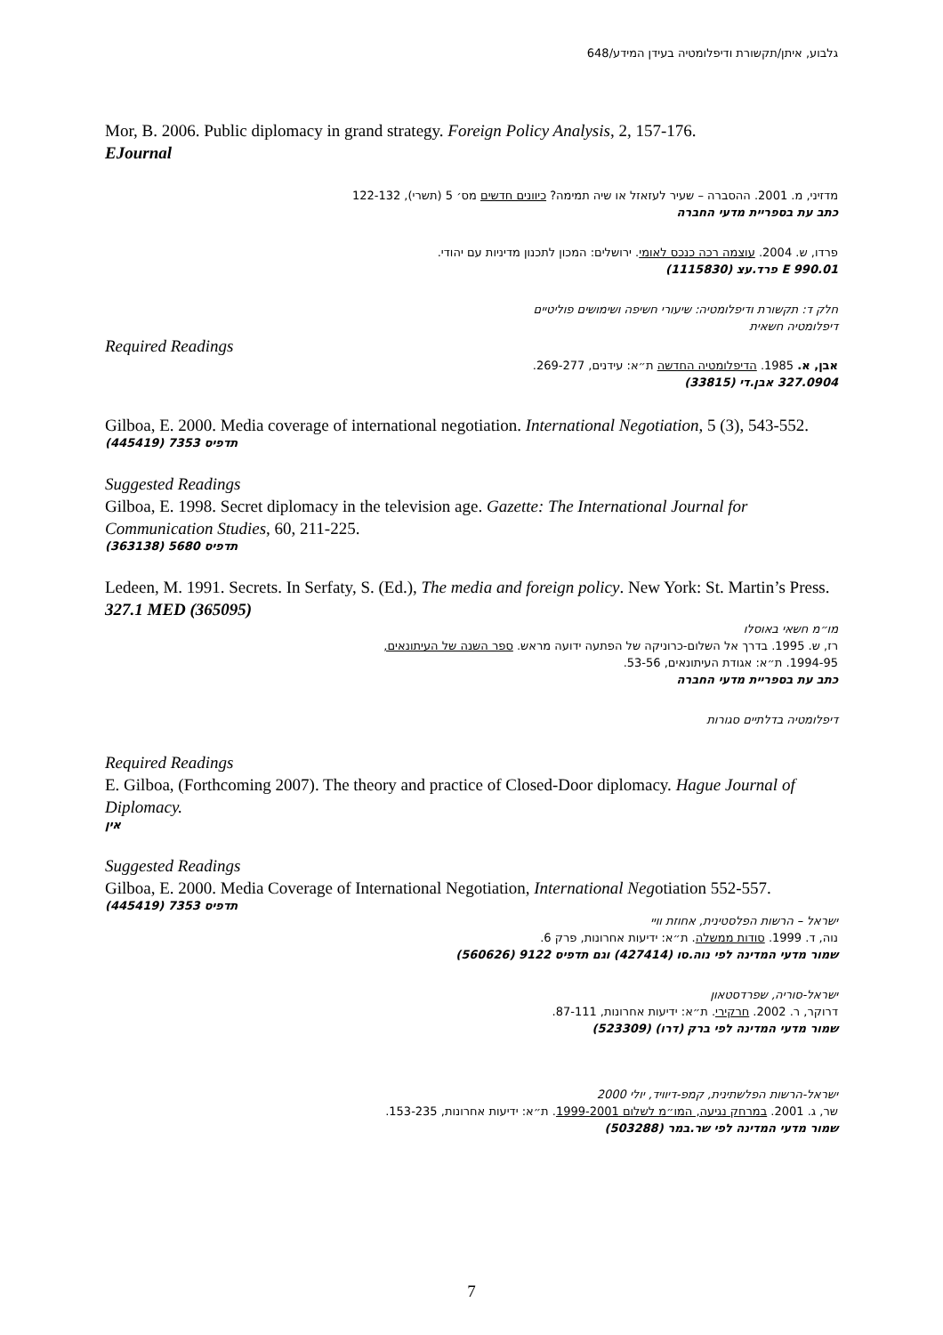גלבוע, איתן/תקשורת ודיפלומטיה בעידן המידע/648
Mor, B. 2006. Public diplomacy in grand strategy. Foreign Policy Analysis, 2, 157-176.
EJournal
מדזיני, מ. 2001. ההסברה – שעיר לעזאזל או שיה תמימה? כיוונים חדשים מס׳ 5 (תשרי), 122-132
כתב עת בספריית מדעי החברה
פרדו, ש. 2004. עוצמה רכה כנכס לאומי. ירושלים: המכון לתכנון מדיניות עם יהודי.
E 990.01 פרד.עצ (1115830)
חלק ד: תקשורת ודיפלומטיה: שיעורי חשיפה ושימושים פוליטיים
דיפלומטיה חשאית
Required Readings
אבן, א. 1985. הדיפלומטיה החדשה ת״א: עידנים, 269-277.
327.0904 אבן.די (33815)
Gilboa, E. 2000. Media coverage of international negotiation. International Negotiation, 5 (3), 543-552.
תדפיס 7353 (445419)
Suggested Readings
Gilboa, E. 1998. Secret diplomacy in the television age. Gazette: The International Journal for Communication Studies, 60, 211-225.
תדפיס 5680 (363138)
Ledeen, M. 1991. Secrets. In Serfaty, S. (Ed.), The media and foreign policy. New York: St. Martin’s Press.
327.1 MED (365095)
מו״מ חשאי באוסלו
רז, ש. 1995. בדרך אל השלום-כרוניקה של הפתעה ידועה מראש. ספר השנה של העיתונאים,
1994-95. ת״א: אגודת העיתונאים, 53-56.
כתב עת בספריית מדעי החברה
דיפלומטיה בדלתיים סגורות
Required Readings
E. Gilboa, (Forthcoming 2007). The theory and practice of Closed-Door diplomacy. Hague Journal of Diplomacy.
אין
Suggested Readings
Gilboa, E. 2000. Media Coverage of International Negotiation, International Negotiation 552-557.
תדפיס 7353 (445419)
ישראל – הרשות הפלסטינית, אחוזת וויי
נוה, ד. 1999. סודות ממשלה. ת״א: ידיעות אחרונות, פרק 6.
שמור מדעי המדינה לפי נוה.סו (427414) וגם תדפיס 9122 (560626)
ישראל-סוריה, שפרדסטאון
דרוקר, ר. 2002. חרקירי. ת״א: ידיעות אחרונות, 87-111.
שמור מדעי המדינה לפי ברק (דרו) (523309)
ישראל-הרשות הפלשתינית, קמפ-דיוויד, יולי 2000
שר, ג. 2001. במרחק נגיעה, המו״מ לשלום 1999-2001. ת״א: ידיעות אחרונות, 153-235.
שמור מדעי המדינה לפי שר.במר (503288)
7